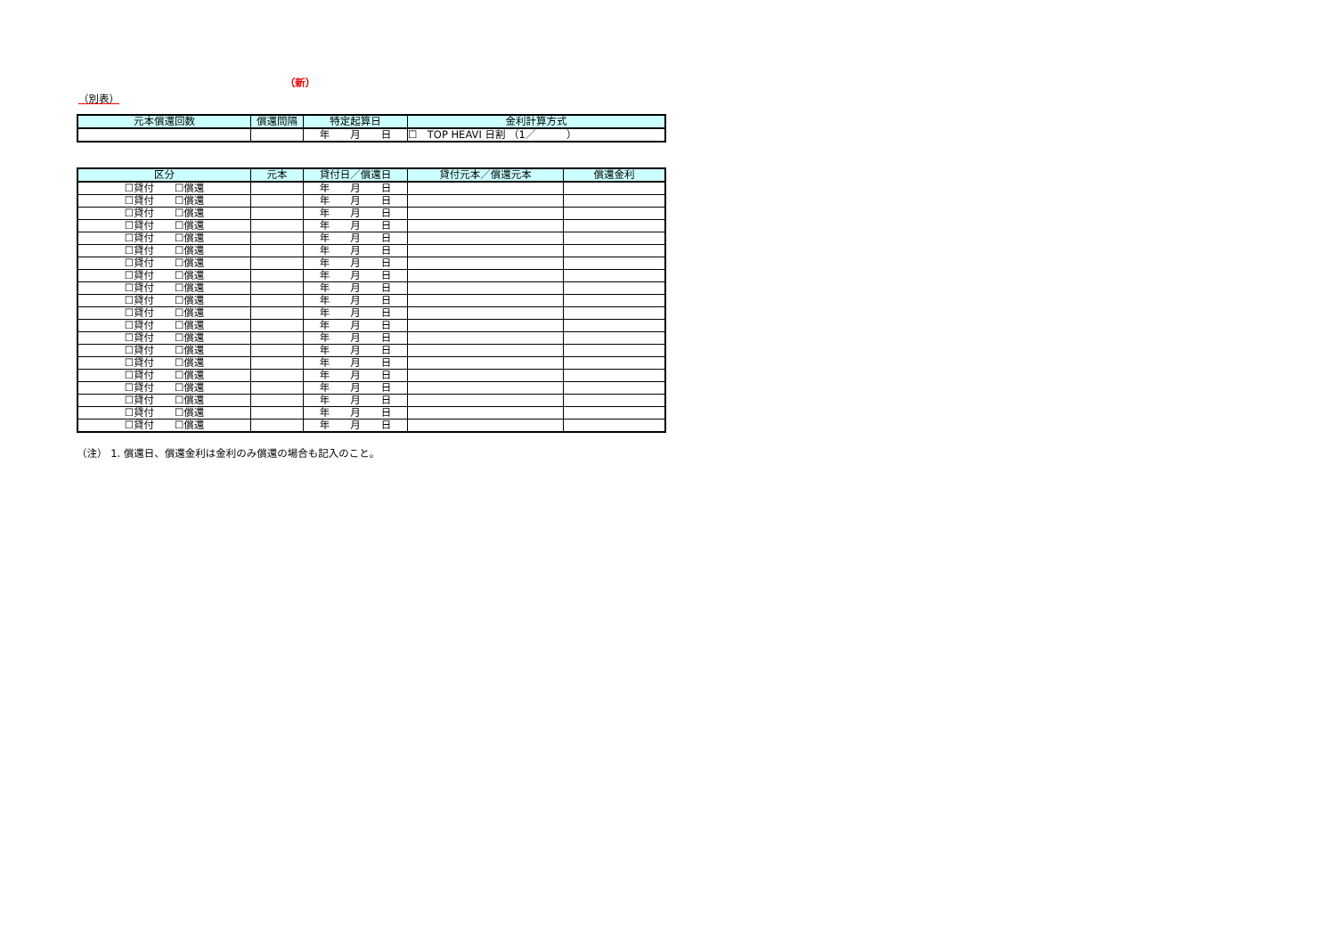（新）
（別表）
| 元本償還回数 | 償還間隔 | 特定起算日 | 金利計算方式 |
| --- | --- | --- | --- |
| | | 年 月 日 | ☐ TOP HEAVI 日割 （1／ ） |
| 区分 | 元本 | 貸付日／償還日 | 貸付元本／償還元本 | 償還金利 |
| --- | --- | --- | --- | --- |
| ☐貸付 ☐償還 | | 年 月 日 | | |
| ☐貸付 ☐償還 | | 年 月 日 | | |
| ☐貸付 ☐償還 | | 年 月 日 | | |
| ☐貸付 ☐償還 | | 年 月 日 | | |
| ☐貸付 ☐償還 | | 年 月 日 | | |
| ☐貸付 ☐償還 | | 年 月 日 | | |
| ☐貸付 ☐償還 | | 年 月 日 | | |
| ☐貸付 ☐償還 | | 年 月 日 | | |
| ☐貸付 ☐償還 | | 年 月 日 | | |
| ☐貸付 ☐償還 | | 年 月 日 | | |
| ☐貸付 ☐償還 | | 年 月 日 | | |
| ☐貸付 ☐償還 | | 年 月 日 | | |
| ☐貸付 ☐償還 | | 年 月 日 | | |
| ☐貸付 ☐償還 | | 年 月 日 | | |
| ☐貸付 ☐償還 | | 年 月 日 | | |
| ☐貸付 ☐償還 | | 年 月 日 | | |
| ☐貸付 ☐償還 | | 年 月 日 | | |
| ☐貸付 ☐償還 | | 年 月 日 | | |
| ☐貸付 ☐償還 | | 年 月 日 | | |
| ☐貸付 ☐償還 | | 年 月 日 | | |
（注） 1. 償還日、償還金利は金利のみ償還の場合も記入のこと。